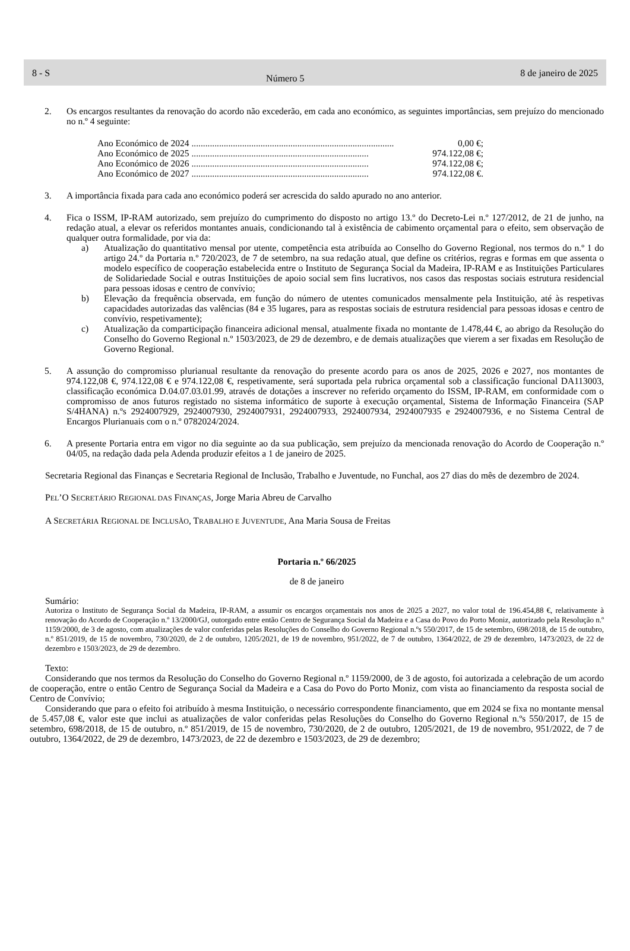8 - S Número 5 8 de janeiro de 2025
2. Os encargos resultantes da renovação do acordo não excederão, em cada ano económico, as seguintes importâncias, sem prejuízo do mencionado no n.º 4 seguinte:
Ano Económico de 2024 ........................................................................................ 0,00 €;
Ano Económico de 2025 ............................................................................. 974.122,08 €;
Ano Económico de 2026 ............................................................................. 974.122,08 €;
Ano Económico de 2027 ............................................................................. 974.122,08 €.
3. A importância fixada para cada ano económico poderá ser acrescida do saldo apurado no ano anterior.
4. Fica o ISSM, IP-RAM autorizado, sem prejuízo do cumprimento do disposto no artigo 13.º do Decreto-Lei n.º 127/2012, de 21 de junho, na redação atual, a elevar os referidos montantes anuais, condicionando tal à existência de cabimento orçamental para o efeito, sem observação de qualquer outra formalidade, por via da:
a) Atualização do quantitativo mensal por utente, competência esta atribuída ao Conselho do Governo Regional, nos termos do n.º 1 do artigo 24.º da Portaria n.º 720/2023, de 7 de setembro, na sua redação atual, que define os critérios, regras e formas em que assenta o modelo específico de cooperação estabelecida entre o Instituto de Segurança Social da Madeira, IP-RAM e as Instituições Particulares de Solidariedade Social e outras Instituições de apoio social sem fins lucrativos, nos casos das respostas sociais estrutura residencial para pessoas idosas e centro de convívio;
b) Elevação da frequência observada, em função do número de utentes comunicados mensalmente pela Instituição, até às respetivas capacidades autorizadas das valências (84 e 35 lugares, para as respostas sociais de estrutura residencial para pessoas idosas e centro de convívio, respetivamente);
c) Atualização da comparticipação financeira adicional mensal, atualmente fixada no montante de 1.478,44 €, ao abrigo da Resolução do Conselho do Governo Regional n.º 1503/2023, de 29 de dezembro, e de demais atualizações que vierem a ser fixadas em Resolução de Governo Regional.
5. A assunção do compromisso plurianual resultante da renovação do presente acordo para os anos de 2025, 2026 e 2027, nos montantes de 974.122,08 €, 974.122,08 € e 974.122,08 €, respetivamente, será suportada pela rubrica orçamental sob a classificação funcional DA113003, classificação económica D.04.07.03.01.99, através de dotações a inscrever no referido orçamento do ISSM, IP-RAM, em conformidade com o compromisso de anos futuros registado no sistema informático de suporte à execução orçamental, Sistema de Informação Financeira (SAP S/4HANA) n.ºs 2924007929, 2924007930, 2924007931, 2924007933, 2924007934, 2924007935 e 2924007936, e no Sistema Central de Encargos Plurianuais com o n.º 0782024/2024.
6. A presente Portaria entra em vigor no dia seguinte ao da sua publicação, sem prejuízo da mencionada renovação do Acordo de Cooperação n.º 04/05, na redação dada pela Adenda produzir efeitos a 1 de janeiro de 2025.
Secretaria Regional das Finanças e Secretaria Regional de Inclusão, Trabalho e Juventude, no Funchal, aos 27 dias do mês de dezembro de 2024.
PEL’O SECRETÁRIO REGIONAL DAS FINANÇAS, Jorge Maria Abreu de Carvalho
A SECRETÁRIA REGIONAL DE INCLUSÃO, TRABALHO E JUVENTUDE, Ana Maria Sousa de Freitas
Portaria n.º 66/2025
de 8 de janeiro
Sumário:
Autoriza o Instituto de Segurança Social da Madeira, IP-RAM, a assumir os encargos orçamentais nos anos de 2025 a 2027, no valor total de 196.454,88 €, relativamente à renovação do Acordo de Cooperação n.º 13/2000/GJ, outorgado entre então Centro de Segurança Social da Madeira e a Casa do Povo do Porto Moniz, autorizado pela Resolução n.º 1159/2000, de 3 de agosto, com atualizações de valor conferidas pelas Resoluções do Conselho do Governo Regional n.ºs 550/2017, de 15 de setembro, 698/2018, de 15 de outubro, n.º 851/2019, de 15 de novembro, 730/2020, de 2 de outubro, 1205/2021, de 19 de novembro, 951/2022, de 7 de outubro, 1364/2022, de 29 de dezembro, 1473/2023, de 22 de dezembro e 1503/2023, de 29 de dezembro.
Texto:
Considerando que nos termos da Resolução do Conselho do Governo Regional n.º 1159/2000, de 3 de agosto, foi autorizada a celebração de um acordo de cooperação, entre o então Centro de Segurança Social da Madeira e a Casa do Povo do Porto Moniz, com vista ao financiamento da resposta social de Centro de Convívio;
Considerando que para o efeito foi atribuído à mesma Instituição, o necessário correspondente financiamento, que em 2024 se fixa no montante mensal de 5.457,08 €, valor este que inclui as atualizações de valor conferidas pelas Resoluções do Conselho do Governo Regional n.ºs 550/2017, de 15 de setembro, 698/2018, de 15 de outubro, n.º 851/2019, de 15 de novembro, 730/2020, de 2 de outubro, 1205/2021, de 19 de novembro, 951/2022, de 7 de outubro, 1364/2022, de 29 de dezembro, 1473/2023, de 22 de dezembro e 1503/2023, de 29 de dezembro;